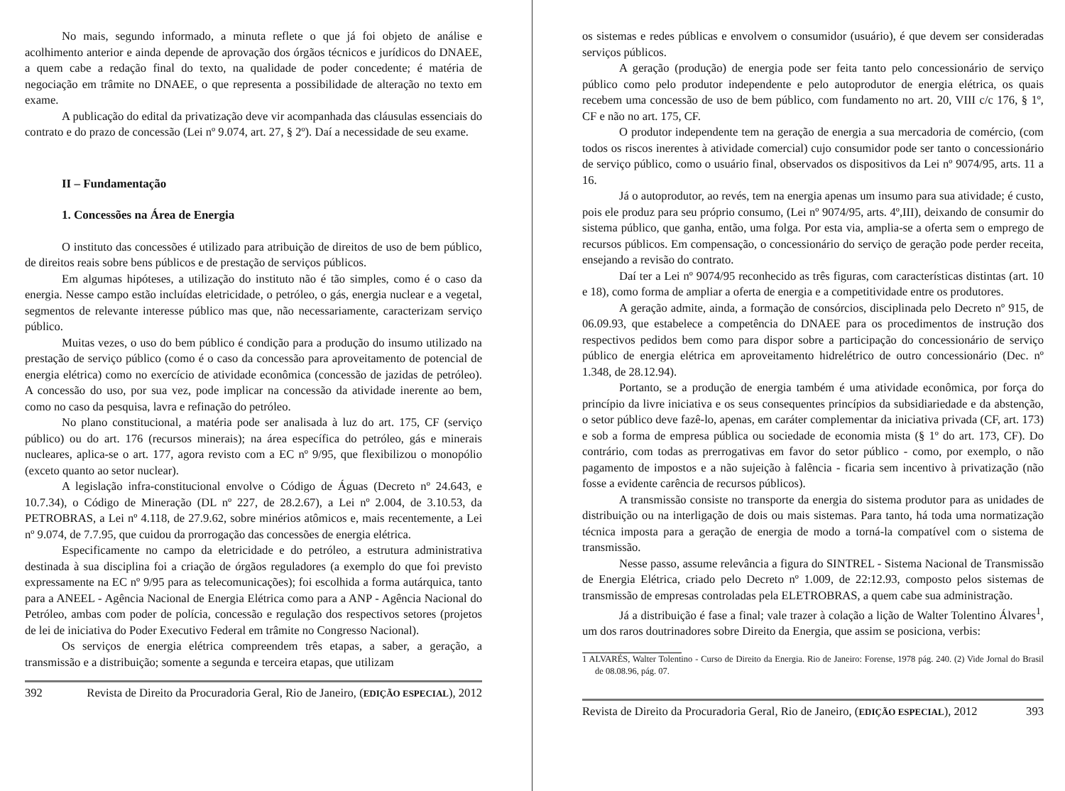No mais, segundo informado, a minuta reflete o que já foi objeto de análise e acolhimento anterior e ainda depende de aprovação dos órgãos técnicos e jurídicos do DNAEE, a quem cabe a redação final do texto, na qualidade de poder concedente; é matéria de negociação em trâmite no DNAEE, o que representa a possibilidade de alteração no texto em exame.
A publicação do edital da privatização deve vir acompanhada das cláusulas essenciais do contrato e do prazo de concessão (Lei nº 9.074, art. 27, § 2º). Daí a necessidade de seu exame.
II – Fundamentação
1. Concessões na Área de Energia
O instituto das concessões é utilizado para atribuição de direitos de uso de bem público, de direitos reais sobre bens públicos e de prestação de serviços públicos.
Em algumas hipóteses, a utilização do instituto não é tão simples, como é o caso da energia. Nesse campo estão incluídas eletricidade, o petróleo, o gás, energia nuclear e a vegetal, segmentos de relevante interesse público mas que, não necessariamente, caracterizam serviço público.
Muitas vezes, o uso do bem público é condição para a produção do insumo utilizado na prestação de serviço público (como é o caso da concessão para aproveitamento de potencial de energia elétrica) como no exercício de atividade econômica (concessão de jazidas de petróleo). A concessão do uso, por sua vez, pode implicar na concessão da atividade inerente ao bem, como no caso da pesquisa, lavra e refinação do petróleo.
No plano constitucional, a matéria pode ser analisada à luz do art. 175, CF (serviço público) ou do art. 176 (recursos minerais); na área específica do petróleo, gás e minerais nucleares, aplica-se o art. 177, agora revisto com a EC nº 9/95, que flexibilizou o monopólio (exceto quanto ao setor nuclear).
A legislação infra-constitucional envolve o Código de Águas (Decreto nº 24.643, e 10.7.34), o Código de Mineração (DL nº 227, de 28.2.67), a Lei nº 2.004, de 3.10.53, da PETROBRAS, a Lei nº 4.118, de 27.9.62, sobre minérios atômicos e, mais recentemente, a Lei nº 9.074, de 7.7.95, que cuidou da prorrogação das concessões de energia elétrica.
Especificamente no campo da eletricidade e do petróleo, a estrutura administrativa destinada à sua disciplina foi a criação de órgãos reguladores (a exemplo do que foi previsto expressamente na EC nº 9/95 para as telecomunicações); foi escolhida a forma autárquica, tanto para a ANEEL - Agência Nacional de Energia Elétrica como para a ANP - Agência Nacional do Petróleo, ambas com poder de polícia, concessão e regulação dos respectivos setores (projetos de lei de iniciativa do Poder Executivo Federal em trâmite no Congresso Nacional).
Os serviços de energia elétrica compreendem três etapas, a saber, a geração, a transmissão e a distribuição; somente a segunda e terceira etapas, que utilizam
392 Revista de Direito da Procuradoria Geral, Rio de Janeiro, (EDIÇÃO ESPECIAL), 2012
os sistemas e redes públicas e envolvem o consumidor (usuário), é que devem ser consideradas serviços públicos.
A geração (produção) de energia pode ser feita tanto pelo concessionário de serviço público como pelo produtor independente e pelo autoprodutor de energia elétrica, os quais recebem uma concessão de uso de bem público, com fundamento no art. 20, VIII c/c 176, § 1º, CF e não no art. 175, CF.
O produtor independente tem na geração de energia a sua mercadoria de comércio, (com todos os riscos inerentes à atividade comercial) cujo consumidor pode ser tanto o concessionário de serviço público, como o usuário final, observados os dispositivos da Lei nº 9074/95, arts. 11 a 16.
Já o autoprodutor, ao revés, tem na energia apenas um insumo para sua atividade; é custo, pois ele produz para seu próprio consumo, (Lei nº 9074/95, arts. 4º,III), deixando de consumir do sistema público, que ganha, então, uma folga. Por esta via, amplia-se a oferta sem o emprego de recursos públicos. Em compensação, o concessionário do serviço de geração pode perder receita, ensejando a revisão do contrato.
Daí ter a Lei nº 9074/95 reconhecido as três figuras, com características distintas (art. 10 e 18), como forma de ampliar a oferta de energia e a competitividade entre os produtores.
A geração admite, ainda, a formação de consórcios, disciplinada pelo Decreto nº 915, de 06.09.93, que estabelece a competência do DNAEE para os procedimentos de instrução dos respectivos pedidos bem como para dispor sobre a participação do concessionário de serviço público de energia elétrica em aproveitamento hidrelétrico de outro concessionário (Dec. nº 1.348, de 28.12.94).
Portanto, se a produção de energia também é uma atividade econômica, por força do princípio da livre iniciativa e os seus consequentes princípios da subsidiariedade e da abstenção, o setor público deve fazê-lo, apenas, em caráter complementar da iniciativa privada (CF, art. 173) e sob a forma de empresa pública ou sociedade de economia mista (§ 1º do art. 173, CF). Do contrário, com todas as prerrogativas em favor do setor público - como, por exemplo, o não pagamento de impostos e a não sujeição à falência - ficaria sem incentivo à privatização (não fosse a evidente carência de recursos públicos).
A transmissão consiste no transporte da energia do sistema produtor para as unidades de distribuição ou na interligação de dois ou mais sistemas. Para tanto, há toda uma normatização técnica imposta para a geração de energia de modo a torná-la compatível com o sistema de transmissão.
Nesse passo, assume relevância a figura do SINTREL - Sistema Nacional de Transmissão de Energia Elétrica, criado pelo Decreto nº 1.009, de 22:12.93, composto pelos sistemas de transmissão de empresas controladas pela ELETROBRAS, a quem cabe sua administração.
Já a distribuição é fase a final; vale trazer à colação a lição de Walter Tolentino Álvares<sup>1</sup>, um dos raros doutrinadores sobre Direito da Energia, que assim se posiciona, verbis:
1 ALVARÉS, Walter Tolentino - Curso de Direito da Energia. Rio de Janeiro: Forense, 1978 pág. 240. (2) Vide Jornal do Brasil de 08.08.96, pág. 07.
Revista de Direito da Procuradoria Geral, Rio de Janeiro, (EDIÇÃO ESPECIAL), 2012 393